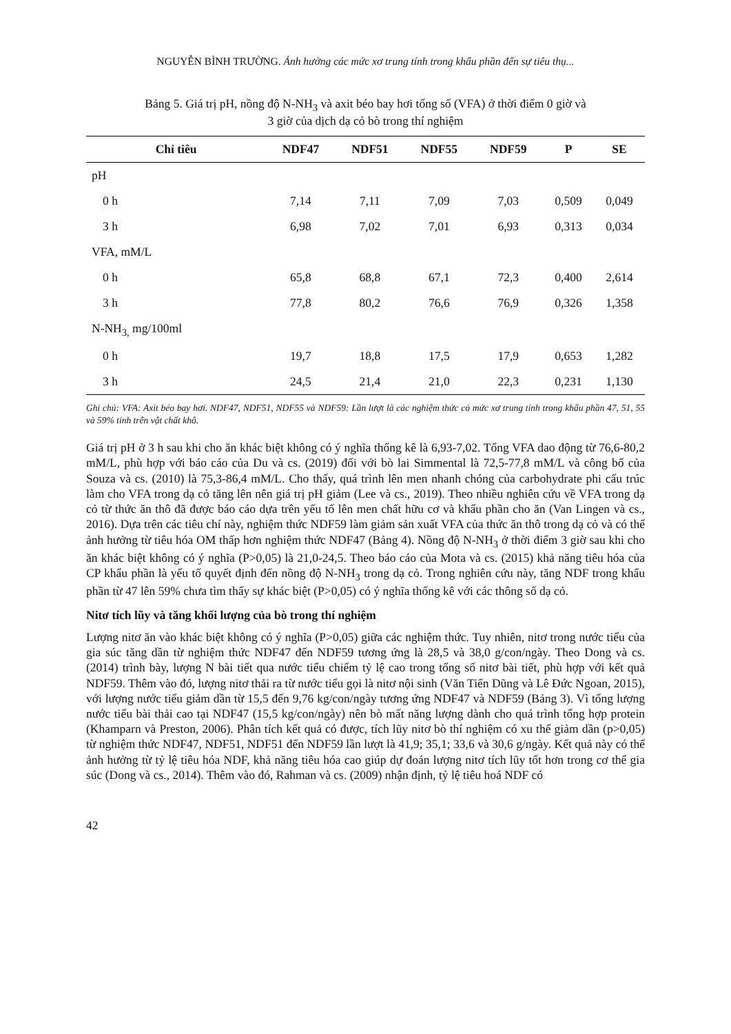NGUYỄN BÌNH TRƯỜNG. Ảnh hưởng các mức xơ trung tính trong khẩu phần đến sự tiêu thụ...
Bảng 5. Giá trị pH, nồng độ N-NH<sub>3</sub> và axit béo bay hơi tổng số (VFA) ở thời điểm 0 giờ và
3 giờ của dịch dạ cỏ bò trong thí nghiệm
| Chỉ tiêu | NDF47 | NDF51 | NDF55 | NDF59 | P | SE |
| --- | --- | --- | --- | --- | --- | --- |
| pH | | | | | | |
| 0 h | 7,14 | 7,11 | 7,09 | 7,03 | 0,509 | 0,049 |
| 3 h | 6,98 | 7,02 | 7,01 | 6,93 | 0,313 | 0,034 |
| VFA, mM/L | | | | | | |
| 0 h | 65,8 | 68,8 | 67,1 | 72,3 | 0,400 | 2,614 |
| 3 h | 77,8 | 80,2 | 76,6 | 76,9 | 0,326 | 1,358 |
| N-NH<sub>3,</sub> mg/100ml | | | | | | |
| 0 h | 19,7 | 18,8 | 17,5 | 17,9 | 0,653 | 1,282 |
| 3 h | 24,5 | 21,4 | 21,0 | 22,3 | 0,231 | 1,130 |
Ghi chú: VFA: Axit béo bay hơi. NDF47, NDF51, NDF55 và NDF59: Lần lượt là các nghiệm thức có mức xơ trung tính trong khẩu phần 47, 51, 55 và 59% tính trên vật chất khô.
Giá trị pH ở 3 h sau khi cho ăn khác biệt không có ý nghĩa thống kê là 6,93-7,02. Tổng VFA dao động từ 76,6-80,2 mM/L, phù hợp với báo cáo của Du và cs. (2019) đối với bò lai Simmental là 72,5-77,8 mM/L và công bố của Souza và cs. (2010) là 75,3-86,4 mM/L. Cho thấy, quá trình lên men nhanh chóng của carbohydrate phi cấu trúc làm cho VFA trong dạ cỏ tăng lên nên giá trị pH giảm (Lee và cs., 2019). Theo nhiều nghiên cứu về VFA trong dạ cỏ từ thức ăn thô đã được báo cáo dựa trên yếu tố lên men chất hữu cơ và khẩu phần cho ăn (Van Lingen và cs., 2016). Dựa trên các tiêu chí này, nghiệm thức NDF59 làm giảm sản xuất VFA của thức ăn thô trong dạ cỏ và có thể ảnh hưởng từ tiêu hóa OM thấp hơn nghiệm thức NDF47 (Bảng 4). Nồng độ N-NH<sub>3</sub> ở thời điểm 3 giờ sau khi cho ăn khác biệt không có ý nghĩa (P>0,05) là 21,0-24,5. Theo báo cáo của Mota và cs. (2015) khả năng tiêu hóa của CP khẩu phần là yếu tố quyết định đến nồng độ N-NH<sub>3</sub> trong dạ cỏ. Trong nghiên cứu này, tăng NDF trong khẩu phần từ 47 lên 59% chưa tìm thấy sự khác biệt (P>0,05) có ý nghĩa thống kê với các thông số dạ cỏ.
Nitơ tích lũy và tăng khối lượng của bò trong thí nghiệm
Lượng nitơ ăn vào khác biệt không có ý nghĩa (P>0,05) giữa các nghiệm thức. Tuy nhiên, nitơ trong nước tiểu của gia súc tăng dần từ nghiệm thức NDF47 đến NDF59 tương ứng là 28,5 và 38,0 g/con/ngày. Theo Dong và cs. (2014) trình bày, lượng N bài tiết qua nước tiểu chiếm tỷ lệ cao trong tổng số nitơ bài tiết, phù hợp với kết quả NDF59. Thêm vào đó, lượng nitơ thải ra từ nước tiểu gọi là nitơ nội sinh (Văn Tiến Dũng và Lê Đức Ngoan, 2015), với lượng nước tiểu giảm dần từ 15,5 đến 9,76 kg/con/ngày tương ứng NDF47 và NDF59 (Bảng 3). Vì tổng lượng nước tiểu bài thải cao tại NDF47 (15,5 kg/con/ngày) nên bò mất năng lượng dành cho quá trình tổng hợp protein (Khamparn và Preston, 2006). Phân tích kết quả có được, tích lũy nitơ bò thí nghiệm có xu thế giảm dần (p>0,05) từ nghiệm thức NDF47, NDF51, NDF51 đến NDF59 lần lượt là 41,9; 35,1; 33,6 và 30,6 g/ngày. Kết quả này có thể ảnh hưởng từ tỷ lệ tiêu hóa NDF, khả năng tiêu hóa cao giúp dự đoán lượng nitơ tích lũy tốt hơn trong cơ thể gia súc (Dong và cs., 2014). Thêm vào đó, Rahman và cs. (2009) nhận định, tỷ lệ tiêu hoá NDF có
42